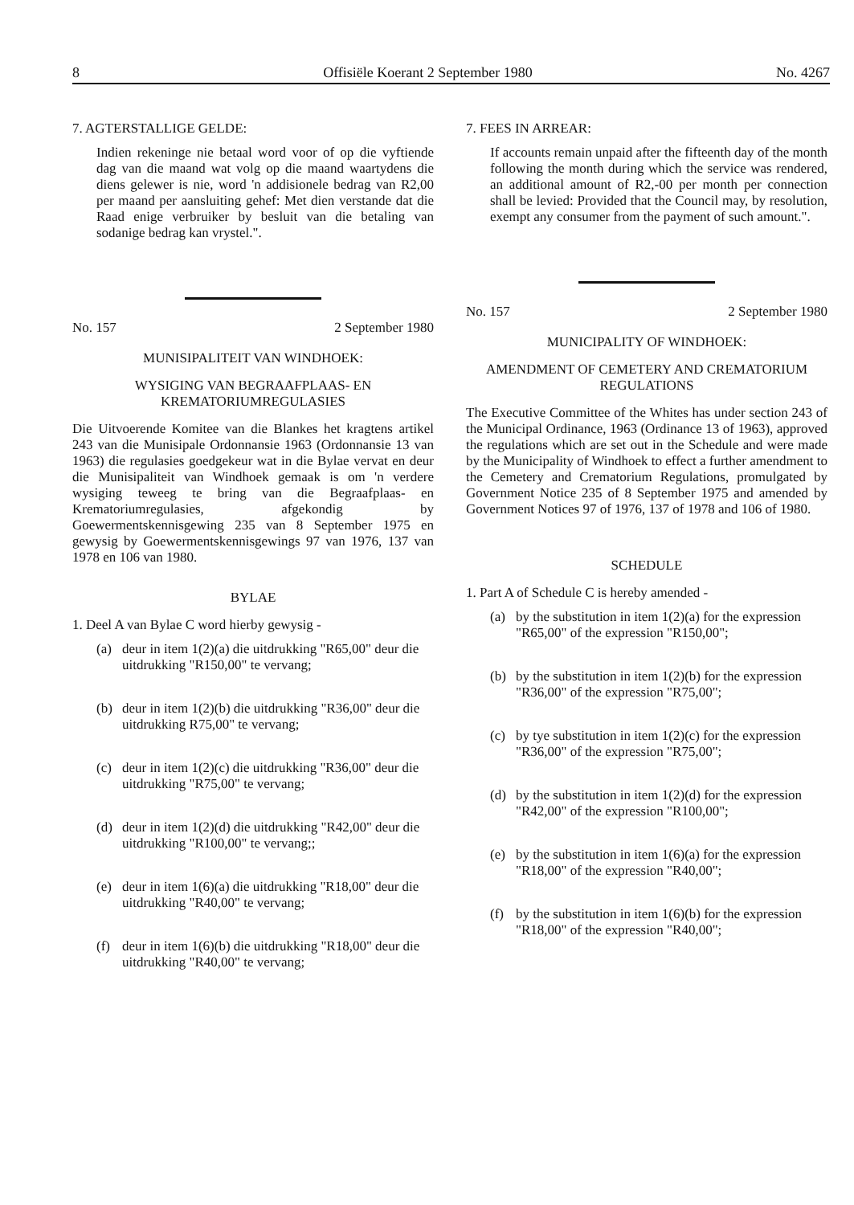8 Offisiële Koerant 2 September 1980 No. 4267
7. AGTERSTALLIGE GELDE:
Indien rekeninge nie betaal word voor of op die vyftiende dag van die maand wat volg op die maand waartydens die diens gelewer is nie, word 'n addisionele bedrag van R2,00 per maand per aansluiting gehef: Met dien verstande dat die Raad enige verbruiker by besluit van die betaling van sodanige bedrag kan vrystel.".
No. 157 2 September 1980
MUNISIPALITEIT VAN WINDHOEK:
WYSIGING VAN BEGRAAFPLAAS- EN KREMATORIUMREGULASIES
Die Uitvoerende Komitee van die Blankes het kragtens artikel 243 van die Munisipale Ordonnansie 1963 (Ordonnansie 13 van 1963) die regulasies goedgekeur wat in die Bylae vervat en deur die Munisipaliteit van Windhoek gemaak is om 'n verdere wysiging teweeg te bring van die Begraafplaas- en Krematoriumregulasies, afgekondig by Goewermentskennisgewing 235 van 8 September 1975 en gewysig by Goewermentskennisgewings 97 van 1976, 137 van 1978 en 106 van 1980.
BYLAE
1. Deel A van Bylae C word hierby gewysig -
(a) deur in item 1(2)(a) die uitdrukking "R65,00" deur die uitdrukking "R150,00" te vervang;
(b) deur in item 1(2)(b) die uitdrukking "R36,00" deur die uitdrukking R75,00" te vervang;
(c) deur in item 1(2)(c) die uitdrukking "R36,00" deur die uitdrukking "R75,00" te vervang;
(d) deur in item 1(2)(d) die uitdrukking "R42,00" deur die uitdrukking "R100,00" te vervang;;
(e) deur in item 1(6)(a) die uitdrukking "R18,00" deur die uitdrukking "R40,00" te vervang;
(f) deur in item 1(6)(b) die uitdrukking "R18,00" deur die uitdrukking "R40,00" te vervang;
7. FEES IN ARREAR:
If accounts remain unpaid after the fifteenth day of the month following the month during which the service was rendered, an additional amount of R2,-00 per month per connection shall be levied: Provided that the Council may, by resolution, exempt any consumer from the payment of such amount.".
No. 157 2 September 1980
MUNICIPALITY OF WINDHOEK:
AMENDMENT OF CEMETERY AND CREMATORIUM REGULATIONS
The Executive Committee of the Whites has under section 243 of the Municipal Ordinance, 1963 (Ordinance 13 of 1963), approved the regulations which are set out in the Schedule and were made by the Municipality of Windhoek to effect a further amendment to the Cemetery and Crematorium Regulations, promulgated by Government Notice 235 of 8 September 1975 and amended by Government Notices 97 of 1976, 137 of 1978 and 106 of 1980.
SCHEDULE
1. Part A of Schedule C is hereby amended -
(a) by the substitution in item 1(2)(a) for the expression "R65,00" of the expression "R150,00";
(b) by the substitution in item 1(2)(b) for the expression "R36,00" of the expression "R75,00";
(c) by tye substitution in item 1(2)(c) for the expression "R36,00" of the expression "R75,00";
(d) by the substitution in item 1(2)(d) for the expression "R42,00" of the expression "R100,00";
(e) by the substitution in item 1(6)(a) for the expression "R18,00" of the expression "R40,00";
(f) by the substitution in item 1(6)(b) for the expression "R18,00" of the expression "R40,00";